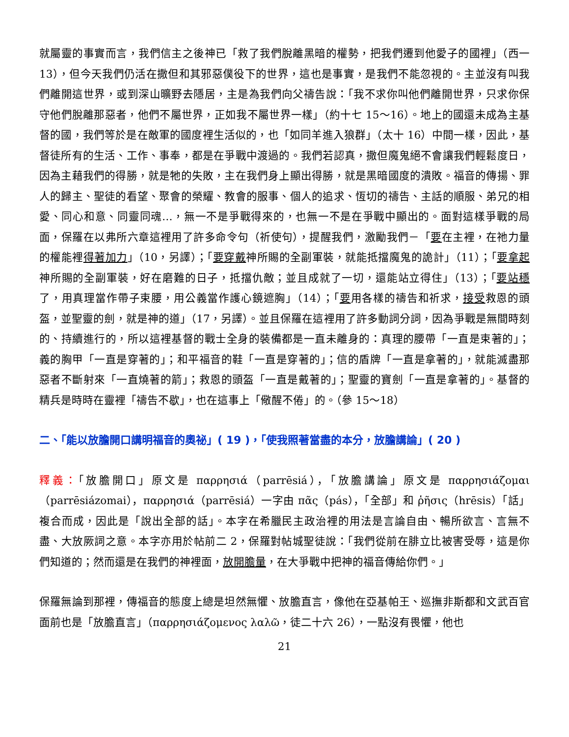就屬靈的事實而言，我們信主之後神已「救了我們脫離黑暗的權勢，把我們遷到他愛子的國裡」（西一 13），但今天我們仍活在撒但和其邪惡僕役下的世界，這也是事實，是我們不能忽視的。主並沒有叫我們離開這世界，或到深山曠野去隱居，主是為我們向父禱告說：「我不求你叫他們離開世界，只求你保守他們脫離那惡者，他們不屬世界，正如我不屬世界一樣」（約十七 15～16）。地上的國還未成為主基督的國，我們等於是在敵軍的國度裡生活似的，也「如同羊進入狼群」（太十 16）中間一樣，因此，基督徒所有的生活、工作、事奉，都是在爭戰中渡過的。我們若認真，撒但魔鬼絕不會讓我們輕鬆度日，因為主藉我們的得勝，就是牠的失敗，主在我們身上顯出得勝，就是黑暗國度的潰敗。福音的傳揚、罪人的歸主、聖徒的看望、聚會的榮耀、教會的服事、個人的追求、恆切的禱告、主話的順服、弟兄的相愛、同心和意、同靈同魂…，無一不是爭戰得來的，也無一不是在爭戰中顯出的。面對這樣爭戰的局面，保羅在以弗所六章這裡用了許多命令句（祈使句），提醒我們，激勵我們－「要在主裡，在祂力量的權能裡得著加力」（10，另譯）；「要穿戴神所賜的全副軍裝，就能抵擋魔鬼的詭計」（11）；「要拿起神所賜的全副軍裝，好在磨難的日子，抵擋仇敵；並且成就了一切，還能站立得住」（13）；「要站穩了，用真理當作帶子束腰，用公義當作護心鏡遮胸」（14）；「要用各樣的禱告和祈求，接受救恩的頭盔，並聖靈的劍，就是神的道」（17，另譯）。並且保羅在這裡用了許多動詞分詞，因為爭戰是無間時刻的、持續進行的，所以這裡基督的戰士全身的裝備都是一直未離身的：真理的腰帶「一直是束著的」；義的胸甲「一直是穿著的」；和平福音的鞋「一直是穿著的」；信的盾牌「一直是拿著的」，就能滅盡那惡者不斷射來「一直燒著的箭」；救恩的頭盔「一直是戴著的」；聖靈的寶劍「一直是拿著的」。基督的精兵是時時在靈裡「禱告不歇」，也在這事上「儆醒不倦」的。（參 15～18）
二、「能以放膽開口講明福音的奧祕」( 19 )，「使我照著當盡的本分，放膽講論」( 20 )
釋義：「放膽開口」原文是 παρρησιά（parrēsiá），「放膽講論」原文是 παρρησιάζομαι（parrēsiázomai），παρρησιά（parrēsiá）一字由 πᾶς（pás），「全部」和 ῥῆσις（hrēsis）「話」複合而成，因此是「說出全部的話」。本字在希臘民主政治裡的用法是言論自由、暢所欲言、言無不盡、大放厥詞之意。本字亦用於帖前二 2，保羅對帖城聖徒說：「我們從前在腓立比被害受辱，這是你們知道的；然而還是在我們的神裡面，放開膽量，在大爭戰中把神的福音傳給你們。」
保羅無論到那裡，傳福音的態度上總是坦然無懼、放膽直言，像他在亞基帕王、巡撫非斯都和文武百官面前也是「放膽直言」（παρρησιάζομενος λαλῶ，徒二十六 26），一點沒有畏懼，他也
21